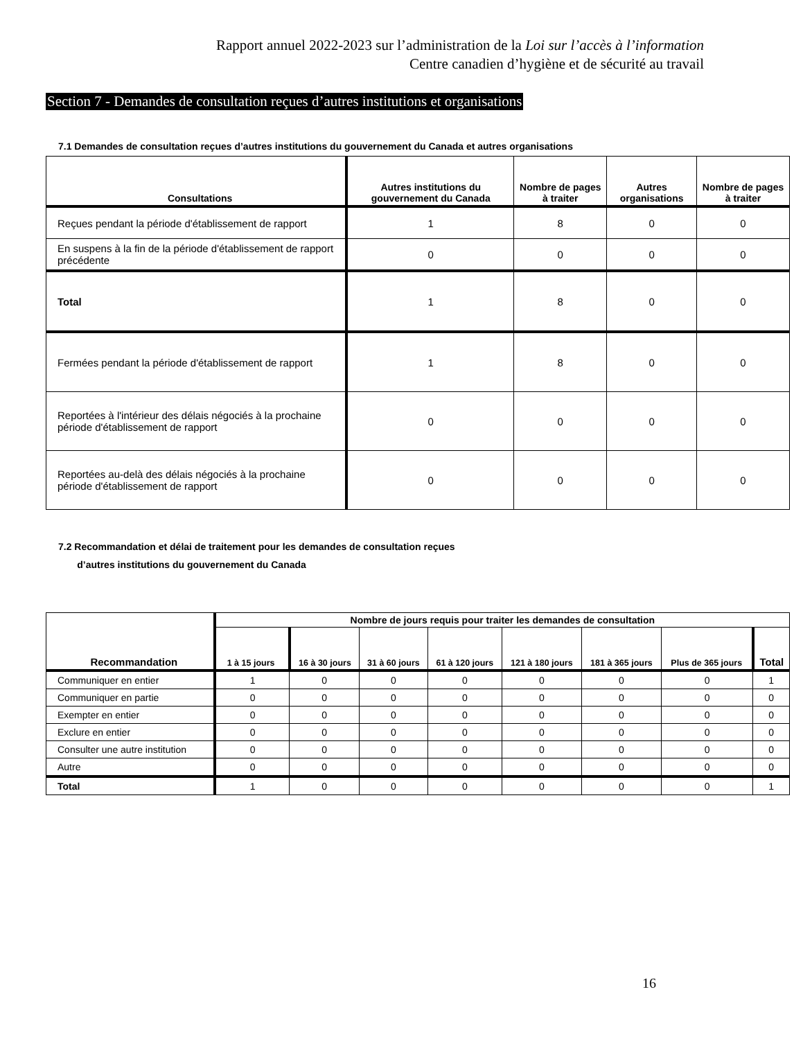Rapport annuel 2022-2023 sur l’administration de la Loi sur l’accès à l’information
Centre canadien d’hygiène et de sécurité au travail
Section 7 - Demandes de consultation reçues d’autres institutions et organisations
7.1 Demandes de consultation reçues d’autres institutions du gouvernement du Canada et autres organisations
| Consultations | Autres institutions du gouvernement du Canada | Nombre de pages à traiter | Autres organisations | Nombre de pages à traiter |
| --- | --- | --- | --- | --- |
| Reçues pendant la période d'établissement de rapport | 1 | 8 | 0 | 0 |
| En suspens à la fin de la période d'établissement de rapport précédente | 0 | 0 | 0 | 0 |
| Total | 1 | 8 | 0 | 0 |
| Fermées pendant la période d'établissement de rapport | 1 | 8 | 0 | 0 |
| Reportées à l'intérieur des délais négociés à la prochaine période d'établissement de rapport | 0 | 0 | 0 | 0 |
| Reportées au-delà des délais négociés à la prochaine période d'établissement de rapport | 0 | 0 | 0 | 0 |
7.2 Recommandation et délai de traitement pour les demandes de consultation reçues
d’autres institutions du gouvernement du Canada
| Recommandation | Nombre de jours requis pour traiter les demandes de consultation | | | | | | | |
| --- | --- | --- | --- | --- | --- | --- | --- | --- |
| | 1 à 15 jours | 16 à 30 jours | 31 à 60 jours | 61 à 120 jours | 121 à 180 jours | 181 à 365 jours | Plus de 365 jours | Total |
| Communiquer en entier | 1 | 0 | 0 | 0 | 0 | 0 | 0 | 1 |
| Communiquer en partie | 0 | 0 | 0 | 0 | 0 | 0 | 0 | 0 |
| Exempter en entier | 0 | 0 | 0 | 0 | 0 | 0 | 0 | 0 |
| Exclure en entier | 0 | 0 | 0 | 0 | 0 | 0 | 0 | 0 |
| Consulter une autre institution | 0 | 0 | 0 | 0 | 0 | 0 | 0 | 0 |
| Autre | 0 | 0 | 0 | 0 | 0 | 0 | 0 | 0 |
| Total | 1 | 0 | 0 | 0 | 0 | 0 | 0 | 1 |
16